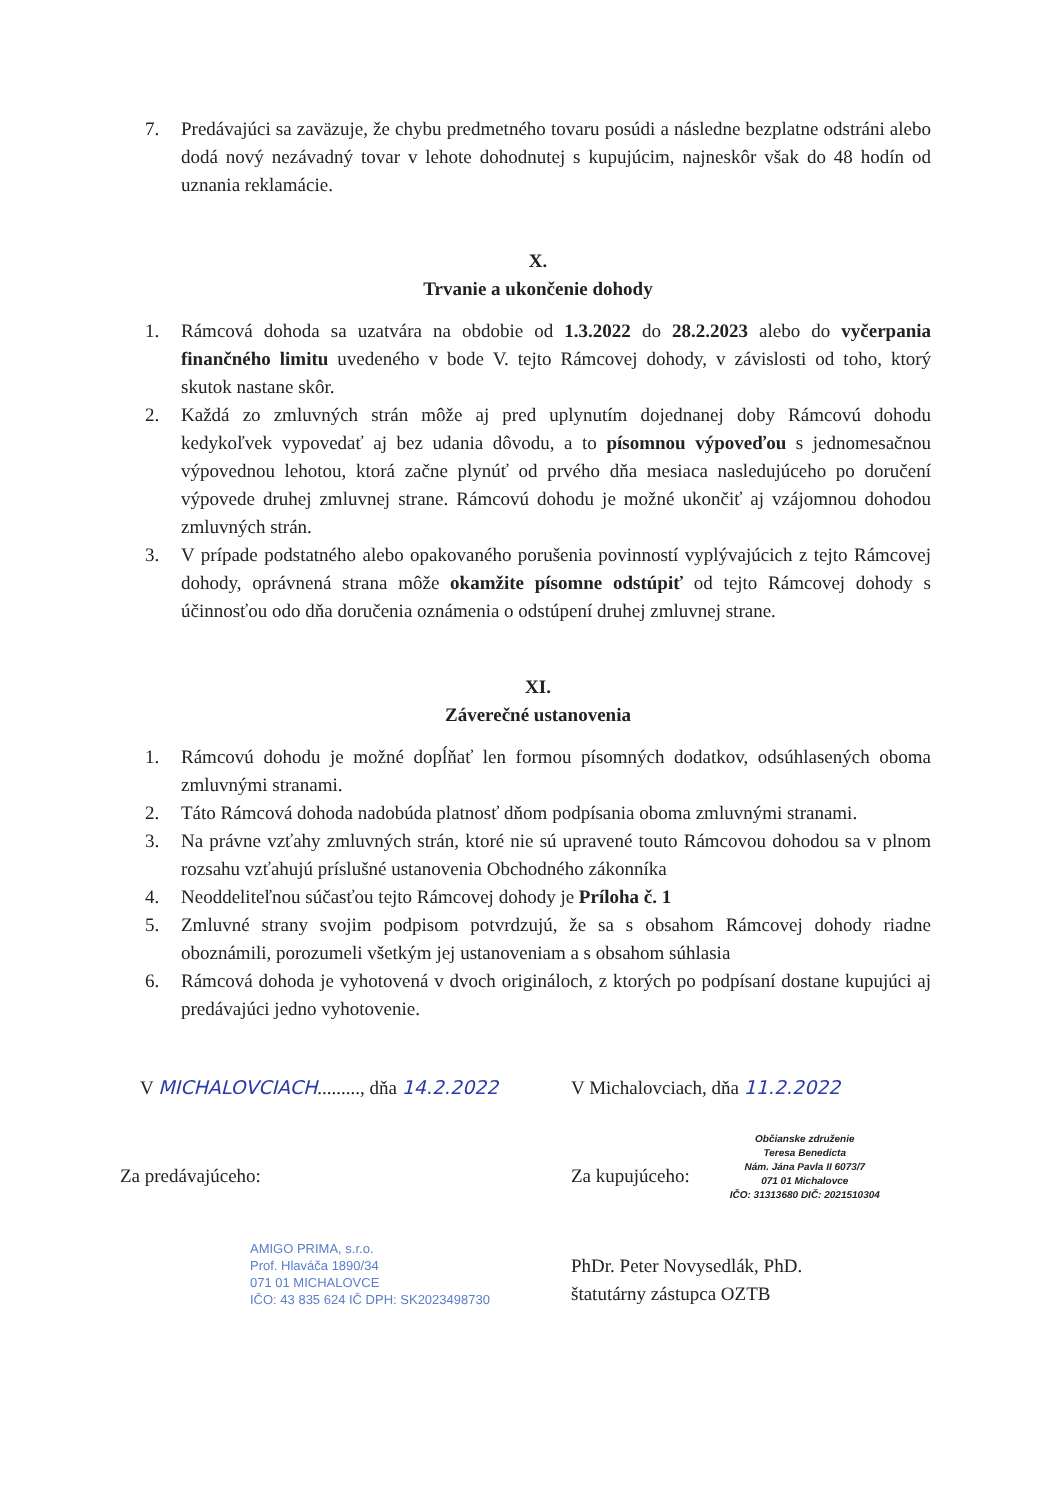7. Predávajúci sa zaväzuje, že chybu predmetného tovaru posúdi a následne bezplatne odstráni alebo dodá nový nezávadný tovar v lehote dohodnutej s kupujúcim, najneskôr však do 48 hodín od uznania reklamácie.
X.
Trvanie a ukončenie dohody
1. Rámcová dohoda sa uzatvára na obdobie od 1.3.2022 do 28.2.2023 alebo do vyčerpania finančného limitu uvedeného v bode V. tejto Rámcovej dohody, v závislosti od toho, ktorý skutok nastane skôr.
2. Každá zo zmluvných strán môže aj pred uplynutím dojednanej doby Rámcovú dohodu kedykoľvek vypovedať aj bez udania dôvodu, a to písomnou výpoveďou s jednomesačnou výpovednou lehotou, ktorá začne plynúť od prvého dňa mesiaca nasledujúceho po doručení výpovede druhej zmluvnej strane. Rámcovú dohodu je možné ukončiť aj vzájomnou dohodou zmluvných strán.
3. V prípade podstatného alebo opakovaného porušenia povinností vyplývajúcich z tejto Rámcovej dohody, oprávnená strana môže okamžite písomne odstúpiť od tejto Rámcovej dohody s účinnosťou odo dňa doručenia oznámenia o odstúpení druhej zmluvnej strane.
XI.
Záverečné ustanovenia
1. Rámcovú dohodu je možné dopĺňať len formou písomných dodatkov, odsúhlasených oboma zmluvnými stranami.
2. Táto Rámcová dohoda nadobúda platnosť dňom podpísania oboma zmluvnými stranami.
3. Na právne vzťahy zmluvných strán, ktoré nie sú upravené touto Rámcovou dohodou sa v plnom rozsahu vzťahujú príslušné ustanovenia Obchodného zákonníka
4. Neoddeliteľnou súčasťou tejto Rámcovej dohody je Príloha č. 1
5. Zmluvné strany svojim podpisom potvrdzujú, že sa s obsahom Rámcovej dohody riadne oboznámili, porozumeli všetkým jej ustanoveniam a s obsahom súhlasia
6. Rámcová dohoda je vyhotovená v dvoch origináloch, z ktorých po podpísaní dostane kupujúci aj predávajúci jedno vyhotovenie.
V MICHALOVCIACH........., dňa 14.2.2022
Za predávajúceho:
AMIGO PRIMA, s.r.o.
Prof. Hlaváča 1890/34
071 01 MICHALOVCE
IČO: 43 835 624 IČ DPH: SK2023498730
V Michalovciach, dňa 11.2.2022
Za kupujúceho:
Občianske združenie
Teresa Benedicta
Nám. Jána Pavla II 6073/7
071 01 Michalovce
IČO: 31313680 DIČ: 2021510304
PhDr. Peter Novysedlák, PhD.
štatutárny zástupca OZTB